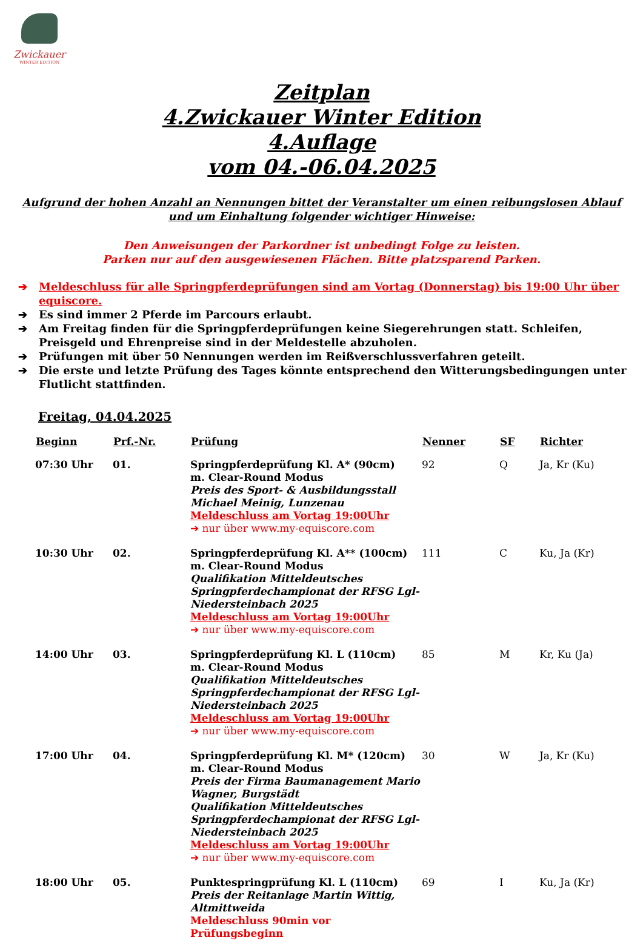Zwickauer
WINTER EDITION
Zeitplan
4.Zwickauer Winter Edition
4.Auflage
vom 04.-06.04.2025
Aufgrund der hohen Anzahl an Nennungen bittet der Veranstalter um einen reibungslosen Ablauf und um Einhaltung folgender wichtiger Hinweise:
Den Anweisungen der Parkordner ist unbedingt Folge zu leisten.
Parken nur auf den ausgewiesenen Flächen. Bitte platzsparend Parken.
➔ Meldeschluss für alle Springpferdeprüfungen sind am Vortag (Donnerstag) bis 19:00 Uhr über equiscore.
➔ Es sind immer 2 Pferde im Parcours erlaubt.
➔ Am Freitag finden für die Springpferdeprüfungen keine Siegerehrungen statt. Schleifen, Preisgeld und Ehrenpreise sind in der Meldestelle abzuholen.
➔ Prüfungen mit über 50 Nennungen werden im Reißverschlussverfahren geteilt.
➔ Die erste und letzte Prüfung des Tages könnte entsprechend den Witterungsbedingungen unter Flutlicht stattfinden.
Freitag, 04.04.2025
| Beginn | Prf.-Nr. | Prüfung | Nenner | SF | Richter |
| --- | --- | --- | --- | --- | --- |
| 07:30 Uhr | 01. | Springpferdeprüfung Kl. A* (90cm) m. Clear-Round Modus Preis des Sport- & Ausbildungsstall Michael Meinig, Lunzenau Meldeschluss am Vortag 19:00Uhr ➔ nur über www.my-equiscore.com | 92 | Q | Ja, Kr (Ku) |
| 10:30 Uhr | 02. | Springpferdeprüfung Kl. A** (100cm) m. Clear-Round Modus Qualifikation Mitteldeutsches Springpferdechampionat der RFSG Lgl-Niedersteinbach 2025 Meldeschluss am Vortag 19:00Uhr ➔ nur über www.my-equiscore.com | 111 | C | Ku, Ja (Kr) |
| 14:00 Uhr | 03. | Springpferdeprüfung Kl. L (110cm) m. Clear-Round Modus Qualifikation Mitteldeutsches Springpferdechampionat der RFSG Lgl-Niedersteinbach 2025 Meldeschluss am Vortag 19:00Uhr ➔ nur über www.my-equiscore.com | 85 | M | Kr, Ku (Ja) |
| 17:00 Uhr | 04. | Springpferdeprüfung Kl. M* (120cm) m. Clear-Round Modus Preis der Firma Baumanagement Mario Wagner, Burgstädt Qualifikation Mitteldeutsches Springpferdechampionat der RFSG Lgl-Niedersteinbach 2025 Meldeschluss am Vortag 19:00Uhr ➔ nur über www.my-equiscore.com | 30 | W | Ja, Kr (Ku) |
| 18:00 Uhr | 05. | Punktespringprüfung Kl. L (110cm) Preis der Reitanlage Martin Wittig, Altmittweida Meldeschluss 90min vor Prüfungsbeginn | 69 | I | Ku, Ja (Kr) |